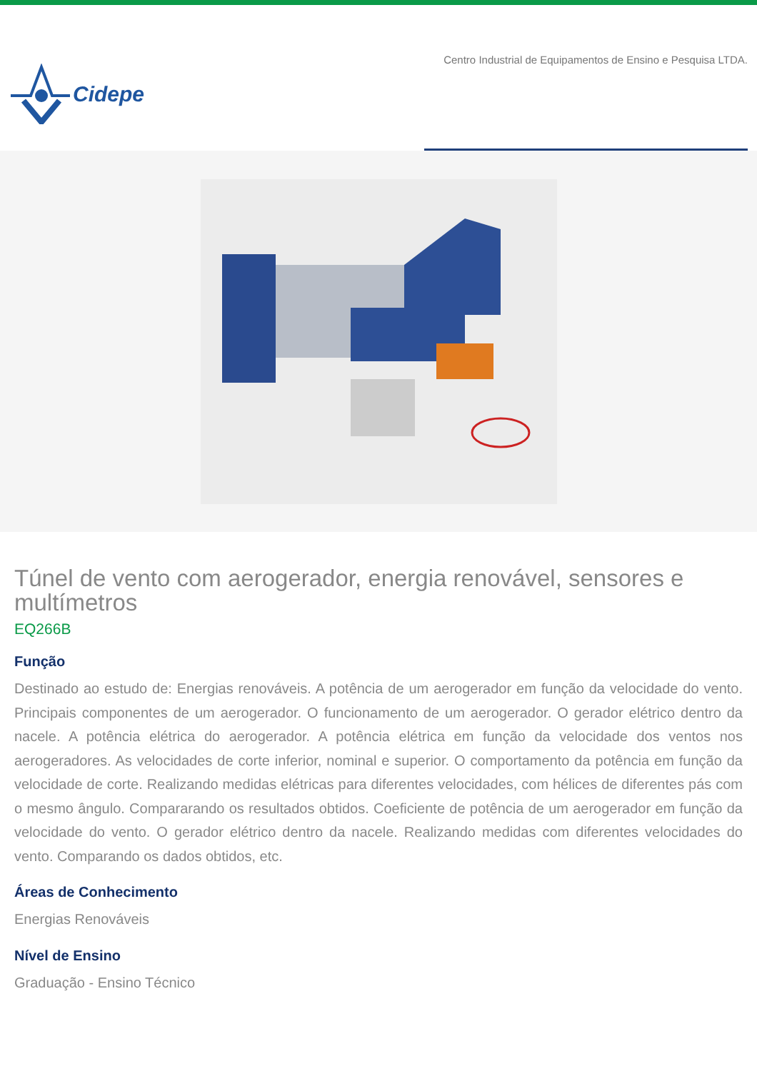Cidepe
Centro Industrial de Equipamentos de Ensino e Pesquisa LTDA.
Túnel de vento com aerogerador, energia renovável, sensores e multímetros
EQ266B
Função
Destinado ao estudo de: Energias renováveis. A potência de um aerogerador em função da velocidade do vento. Principais componentes de um aerogerador. O funcionamento de um aerogerador. O gerador elétrico dentro da nacele. A potência elétrica do aerogerador. A potência elétrica em função da velocidade dos ventos nos aerogeradores. As velocidades de corte inferior, nominal e superior. O comportamento da potência em função da velocidade de corte. Realizando medidas elétricas para diferentes velocidades, com hélices de diferentes pás com o mesmo ângulo. Compararando os resultados obtidos. Coeficiente de potência de um aerogerador em função da velocidade do vento. O gerador elétrico dentro da nacele. Realizando medidas com diferentes velocidades do vento. Comparando os dados obtidos, etc.
Áreas de Conhecimento
Energias Renováveis
Nível de Ensino
Graduação - Ensino Técnico